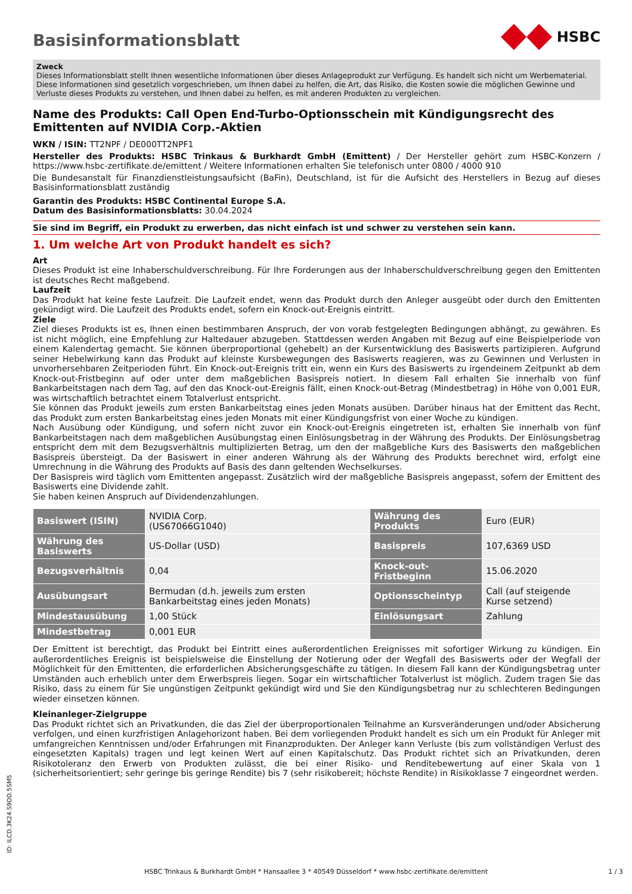Basisinformationsblatt
HSBC
Zweck
Dieses Informationsblatt stellt Ihnen wesentliche Informationen über dieses Anlageprodukt zur Verfügung. Es handelt sich nicht um Werbematerial. Diese Informationen sind gesetzlich vorgeschrieben, um Ihnen dabei zu helfen, die Art, das Risiko, die Kosten sowie die möglichen Gewinne und Verluste dieses Produkts zu verstehen, und Ihnen dabei zu helfen, es mit anderen Produkten zu vergleichen.
Name des Produkts: Call Open End-Turbo-Optionsschein mit Kündigungsrecht des Emittenten auf NVIDIA Corp.-Aktien
WKN / ISIN: TT2NPF / DE000TT2NPF1
Hersteller des Produkts: HSBC Trinkaus & Burkhardt GmbH (Emittent) / Der Hersteller gehört zum HSBC-Konzern / https://www.hsbc-zertifikate.de/emittent / Weitere Informationen erhalten Sie telefonisch unter 0800 / 4000 910
Die Bundesanstalt für Finanzdienstleistungsaufsicht (BaFin), Deutschland, ist für die Aufsicht des Herstellers in Bezug auf dieses Basisinformationsblatt zuständig
Garantin des Produkts: HSBC Continental Europe S.A.
Datum des Basisinformationsblatts: 30.04.2024
Sie sind im Begriff, ein Produkt zu erwerben, das nicht einfach ist und schwer zu verstehen sein kann.
1. Um welche Art von Produkt handelt es sich?
Art
Dieses Produkt ist eine Inhaberschuldverschreibung. Für Ihre Forderungen aus der Inhaberschuldverschreibung gegen den Emittenten ist deutsches Recht maßgebend.
Laufzeit
Das Produkt hat keine feste Laufzeit. Die Laufzeit endet, wenn das Produkt durch den Anleger ausgeübt oder durch den Emittenten gekündigt wird. Die Laufzeit des Produkts endet, sofern ein Knock-out-Ereignis eintritt.
Ziele
Ziel dieses Produkts ist es, Ihnen einen bestimmbaren Anspruch, der von vorab festgelegten Bedingungen abhängt, zu gewähren. Es ist nicht möglich, eine Empfehlung zur Haltedauer abzugeben. Stattdessen werden Angaben mit Bezug auf eine Beispielperiode von einem Kalendertag gemacht. Sie können überproportional (gehebelt) an der Kursentwicklung des Basiswerts partizipieren. Aufgrund seiner Hebelwirkung kann das Produkt auf kleinste Kursbewegungen des Basiswerts reagieren, was zu Gewinnen und Verlusten in unvorhersehbaren Zeitperioden führt. Ein Knock-out-Ereignis tritt ein, wenn ein Kurs des Basiswerts zu irgendeinem Zeitpunkt ab dem Knock-out-Fristbeginn auf oder unter dem maßgeblichen Basispreis notiert. In diesem Fall erhalten Sie innerhalb von fünf Bankarbeitstagen nach dem Tag, auf den das Knock-out-Ereignis fällt, einen Knock-out-Betrag (Mindestbetrag) in Höhe von 0,001 EUR, was wirtschaftlich betrachtet einem Totalverlust entspricht.
Sie können das Produkt jeweils zum ersten Bankarbeitstag eines jeden Monats ausüben. Darüber hinaus hat der Emittent das Recht, das Produkt zum ersten Bankarbeitstag eines jeden Monats mit einer Kündigungsfrist von einer Woche zu kündigen.
Nach Ausübung oder Kündigung, und sofern nicht zuvor ein Knock-out-Ereignis eingetreten ist, erhalten Sie innerhalb von fünf Bankarbeitstagen nach dem maßgeblichen Ausübungstag einen Einlösungsbetrag in der Währung des Produkts. Der Einlösungsbetrag entspricht dem mit dem Bezugsverhältnis multiplizierten Betrag, um den der maßgebliche Kurs des Basiswerts den maßgeblichen Basispreis übersteigt. Da der Basiswert in einer anderen Währung als der Währung des Produkts berechnet wird, erfolgt eine Umrechnung in die Währung des Produkts auf Basis des dann geltenden Wechselkurses.
Der Basispreis wird täglich vom Emittenten angepasst. Zusätzlich wird der maßgebliche Basispreis angepasst, sofern der Emittent des Basiswerts eine Dividende zahlt.
Sie haben keinen Anspruch auf Dividendenzahlungen.
| Basiswert (ISIN) | NVIDIA Corp. (US67066G1040) | Währung des Produkts | Euro (EUR) |
| Währung des Basiswerts | US-Dollar (USD) | Basispreis | 107,6369 USD |
| Bezugsverhältnis | 0,04 | Knock-out-Fristbeginn | 15.06.2020 |
| Ausübungsart | Bermudan (d.h. jeweils zum ersten Bankarbeitstag eines jeden Monats) | Optionsscheintyp | Call (auf steigende Kurse setzend) |
| Mindestausübung | 1,00 Stück | Einlösungsart | Zahlung |
| Mindestbetrag | 0,001 EUR | | |
Der Emittent ist berechtigt, das Produkt bei Eintritt eines außerordentlichen Ereignisses mit sofortiger Wirkung zu kündigen. Ein außerordentliches Ereignis ist beispielsweise die Einstellung der Notierung oder der Wegfall des Basiswerts oder der Wegfall der Möglichkeit für den Emittenten, die erforderlichen Absicherungsgeschäfte zu tätigen. In diesem Fall kann der Kündigungsbetrag unter Umständen auch erheblich unter dem Erwerbspreis liegen. Sogar ein wirtschaftlicher Totalverlust ist möglich. Zudem tragen Sie das Risiko, dass zu einem für Sie ungünstigen Zeitpunkt gekündigt wird und Sie den Kündigungsbetrag nur zu schlechteren Bedingungen wieder einsetzen können.
Kleinanleger-Zielgruppe
Das Produkt richtet sich an Privatkunden, die das Ziel der überproportionalen Teilnahme an Kursveränderungen und/oder Absicherung verfolgen, und einen kurzfristigen Anlagehorizont haben. Bei dem vorliegenden Produkt handelt es sich um ein Produkt für Anleger mit umfangreichen Kenntnissen und/oder Erfahrungen mit Finanzprodukten. Der Anleger kann Verluste (bis zum vollständigen Verlust des eingesetzten Kapitals) tragen und legt keinen Wert auf einen Kapitalschutz. Das Produkt richtet sich an Privatkunden, deren Risikotoleranz den Erwerb von Produkten zulässt, die bei einer Risiko- und Renditebewertung auf einer Skala von 1 (sicherheitsorientiert; sehr geringe bis geringe Rendite) bis 7 (sehr risikobereit; höchste Rendite) in Risikoklasse 7 eingeordnet werden.
ID: ILCD.3K24.S9DD.5SM5
HSBC Trinkaus & Burkhardt GmbH * Hansaallee 3 * 40549 Düsseldorf * www.hsbc-zertifikate.de/emittent 1 / 3